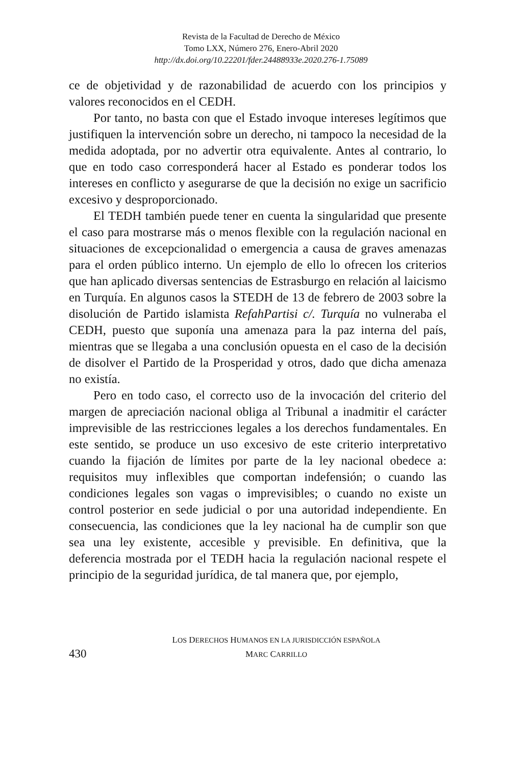Revista de la Facultad de Derecho de México
Tomo LXX, Número 276, Enero-Abril 2020
http://dx.doi.org/10.22201/fder.24488933e.2020.276-1.75089
ce de objetividad y de razonabilidad de acuerdo con los principios y valores reconocidos en el CEDH.
Por tanto, no basta con que el Estado invoque intereses legítimos que justifiquen la intervención sobre un derecho, ni tampoco la necesidad de la medida adoptada, por no advertir otra equivalente. Antes al contrario, lo que en todo caso corresponderá hacer al Estado es ponderar todos los intereses en conflicto y asegurarse de que la decisión no exige un sacrificio excesivo y desproporcionado.
El TEDH también puede tener en cuenta la singularidad que presente el caso para mostrarse más o menos flexible con la regulación nacional en situaciones de excepcionalidad o emergencia a causa de graves amenazas para el orden público interno. Un ejemplo de ello lo ofrecen los criterios que han aplicado diversas sentencias de Estrasburgo en relación al laicismo en Turquía. En algunos casos la STEDH de 13 de febrero de 2003 sobre la disolución de Partido islamista RefahPartisi c/. Turquía no vulneraba el CEDH, puesto que suponía una amenaza para la paz interna del país, mientras que se llegaba a una conclusión opuesta en el caso de la decisión de disolver el Partido de la Prosperidad y otros, dado que dicha amenaza no existía.
Pero en todo caso, el correcto uso de la invocación del criterio del margen de apreciación nacional obliga al Tribunal a inadmitir el carácter imprevisible de las restricciones legales a los derechos fundamentales. En este sentido, se produce un uso excesivo de este criterio interpretativo cuando la fijación de límites por parte de la ley nacional obedece a: requisitos muy inflexibles que comportan indefensión; o cuando las condiciones legales son vagas o imprevisibles; o cuando no existe un control posterior en sede judicial o por una autoridad independiente. En consecuencia, las condiciones que la ley nacional ha de cumplir son que sea una ley existente, accesible y previsible. En definitiva, que la deferencia mostrada por el TEDH hacia la regulación nacional respete el principio de la seguridad jurídica, de tal manera que, por ejemplo,
LOS DERECHOS HUMANOS EN LA JURISDICCIÓN ESPAÑOLA
MARC CARRILLO
430